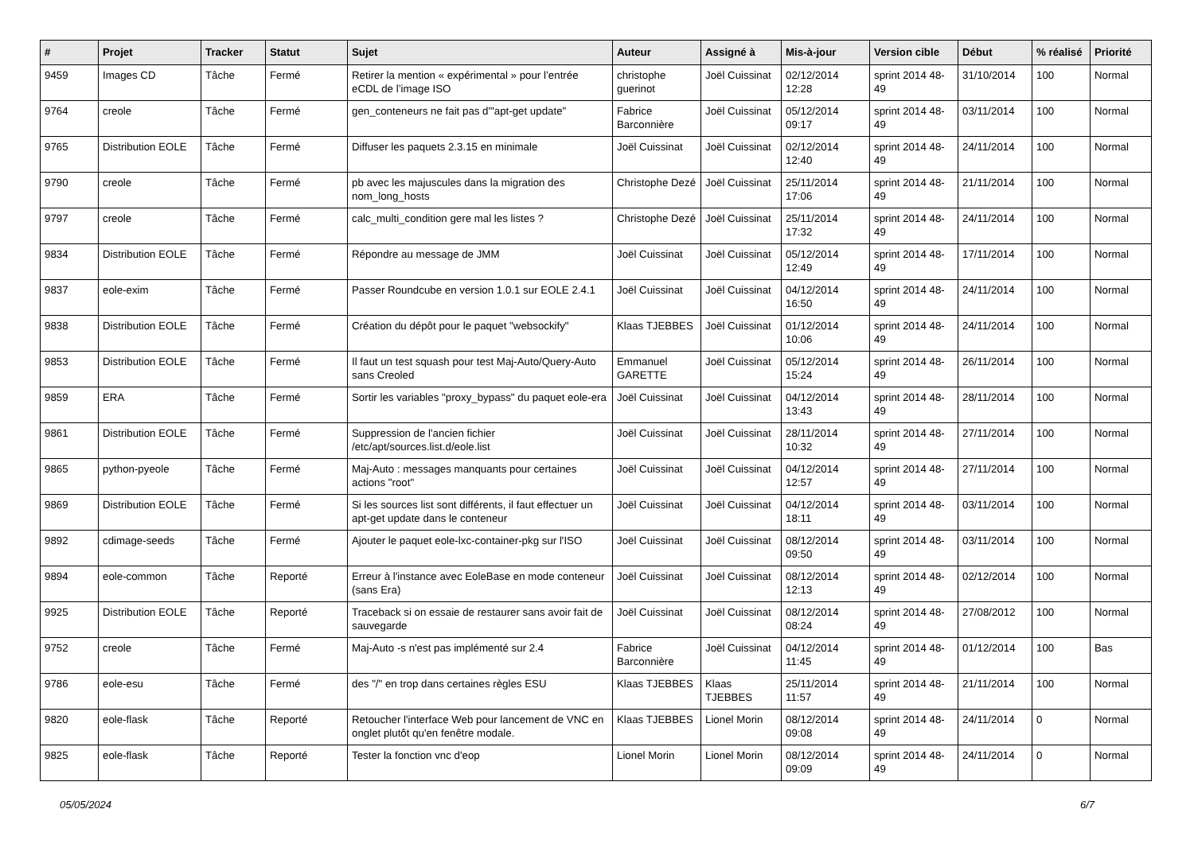| # | Projet | Tracker | Statut | Sujet | Auteur | Assigné à | Mis-à-jour | Version cible | Début | % réalisé | Priorité |
| --- | --- | --- | --- | --- | --- | --- | --- | --- | --- | --- | --- |
| 9459 | Images CD | Tâche | Fermé | Retirer la mention « expérimental » pour l’entrée eCDL de l’image ISO | christophe guerinot | Joël Cuissinat | 02/12/2014 12:28 | sprint 2014 48-49 | 31/10/2014 | 100 | Normal |
| 9764 | creole | Tâche | Fermé | gen_conteneurs ne fait pas d'"apt-get update" | Fabrice Barconnière | Joël Cuissinat | 05/12/2014 09:17 | sprint 2014 48-49 | 03/11/2014 | 100 | Normal |
| 9765 | Distribution EOLE | Tâche | Fermé | Diffuser les paquets 2.3.15 en minimale | Joël Cuissinat | Joël Cuissinat | 02/12/2014 12:40 | sprint 2014 48-49 | 24/11/2014 | 100 | Normal |
| 9790 | creole | Tâche | Fermé | pb avec les majuscules dans la migration des nom_long_hosts | Christophe Dezé | Joël Cuissinat | 25/11/2014 17:06 | sprint 2014 48-49 | 21/11/2014 | 100 | Normal |
| 9797 | creole | Tâche | Fermé | calc_multi_condition gere mal les listes ? | Christophe Dezé | Joël Cuissinat | 25/11/2014 17:32 | sprint 2014 48-49 | 24/11/2014 | 100 | Normal |
| 9834 | Distribution EOLE | Tâche | Fermé | Répondre au message de JMM | Joël Cuissinat | Joël Cuissinat | 05/12/2014 12:49 | sprint 2014 48-49 | 17/11/2014 | 100 | Normal |
| 9837 | eole-exim | Tâche | Fermé | Passer Roundcube en version 1.0.1 sur EOLE 2.4.1 | Joël Cuissinat | Joël Cuissinat | 04/12/2014 16:50 | sprint 2014 48-49 | 24/11/2014 | 100 | Normal |
| 9838 | Distribution EOLE | Tâche | Fermé | Création du dépôt pour le paquet "websockify" | Klaas TJEBBES | Joël Cuissinat | 01/12/2014 10:06 | sprint 2014 48-49 | 24/11/2014 | 100 | Normal |
| 9853 | Distribution EOLE | Tâche | Fermé | Il faut un test squash pour test Maj-Auto/Query-Auto sans Creoled | Emmanuel GARETTE | Joël Cuissinat | 05/12/2014 15:24 | sprint 2014 48-49 | 26/11/2014 | 100 | Normal |
| 9859 | ERA | Tâche | Fermé | Sortir les variables "proxy_bypass" du paquet eole-era | Joël Cuissinat | Joël Cuissinat | 04/12/2014 13:43 | sprint 2014 48-49 | 28/11/2014 | 100 | Normal |
| 9861 | Distribution EOLE | Tâche | Fermé | Suppression de l'ancien fichier /etc/apt/sources.list.d/eole.list | Joël Cuissinat | Joël Cuissinat | 28/11/2014 10:32 | sprint 2014 48-49 | 27/11/2014 | 100 | Normal |
| 9865 | python-pyeole | Tâche | Fermé | Maj-Auto : messages manquants pour certaines actions "root" | Joël Cuissinat | Joël Cuissinat | 04/12/2014 12:57 | sprint 2014 48-49 | 27/11/2014 | 100 | Normal |
| 9869 | Distribution EOLE | Tâche | Fermé | Si les sources list sont différents, il faut effectuer un apt-get update dans le conteneur | Joël Cuissinat | Joël Cuissinat | 04/12/2014 18:11 | sprint 2014 48-49 | 03/11/2014 | 100 | Normal |
| 9892 | cdimage-seeds | Tâche | Fermé | Ajouter le paquet eole-lxc-container-pkg sur l'ISO | Joël Cuissinat | Joël Cuissinat | 08/12/2014 09:50 | sprint 2014 48-49 | 03/11/2014 | 100 | Normal |
| 9894 | eole-common | Tâche | Reporté | Erreur à l'instance avec EoleBase en mode conteneur (sans Era) | Joël Cuissinat | Joël Cuissinat | 08/12/2014 12:13 | sprint 2014 48-49 | 02/12/2014 | 100 | Normal |
| 9925 | Distribution EOLE | Tâche | Reporté | Traceback si on essaie de restaurer sans avoir fait de sauvegarde | Joël Cuissinat | Joël Cuissinat | 08/12/2014 08:24 | sprint 2014 48-49 | 27/08/2012 | 100 | Normal |
| 9752 | creole | Tâche | Fermé | Maj-Auto -s n'est pas implémenté sur 2.4 | Fabrice Barconnière | Joël Cuissinat | 04/12/2014 11:45 | sprint 2014 48-49 | 01/12/2014 | 100 | Bas |
| 9786 | eole-esu | Tâche | Fermé | des "/" en trop dans certaines règles ESU | Klaas TJEBBES | Klaas TJEBBES | 25/11/2014 11:57 | sprint 2014 48-49 | 21/11/2014 | 100 | Normal |
| 9820 | eole-flask | Tâche | Reporté | Retoucher l'interface Web pour lancement de VNC en onglet plutôt qu'en fenêtre modale. | Klaas TJEBBES | Lionel Morin | 08/12/2014 09:08 | sprint 2014 48-49 | 24/11/2014 | 0 | Normal |
| 9825 | eole-flask | Tâche | Reporté | Tester la fonction vnc d'eop | Lionel Morin | Lionel Morin | 08/12/2014 09:09 | sprint 2014 48-49 | 24/11/2014 | 0 | Normal |
05/05/2024 6/7